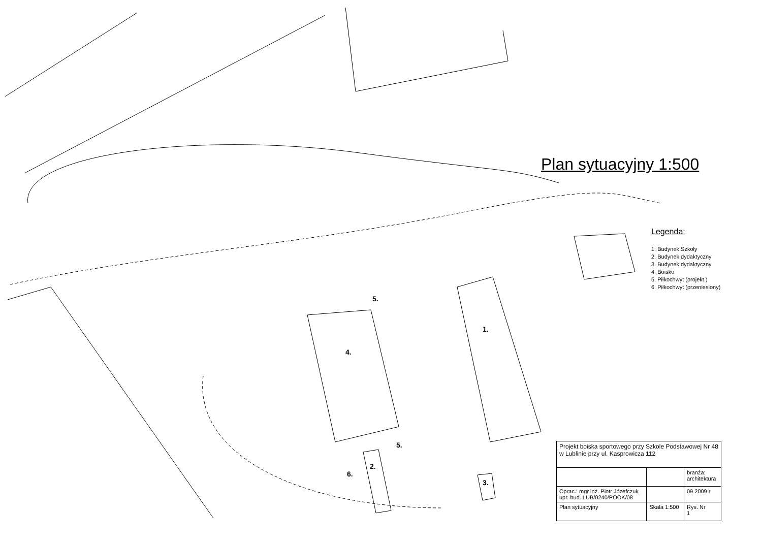Plan sytuacyjny 1:500
5.
1.
4.
5.
2.
6.
3.
Legenda:
1. Budynek Szkoły
2. Budynek dydaktyczny
3. Budynek dydaktyczny
4. Boisko
5. Piłkochwyt (projekt.)
6. Piłkochwyt (przeniesiony)
| Projekt boiska sportowego przy Szkole Podstawowej Nr 48 w Lublinie przy ul. Kasprowicza 112 | | |
| | | branża: architektura |
| Oprac.: mgr inż. Piotr Józefczuk upr. bud. LUB/0240/POOK/08 | | 09.2009 r |
| Plan sytuacyjny | Skala 1:500 | Rys. Nr 1 |